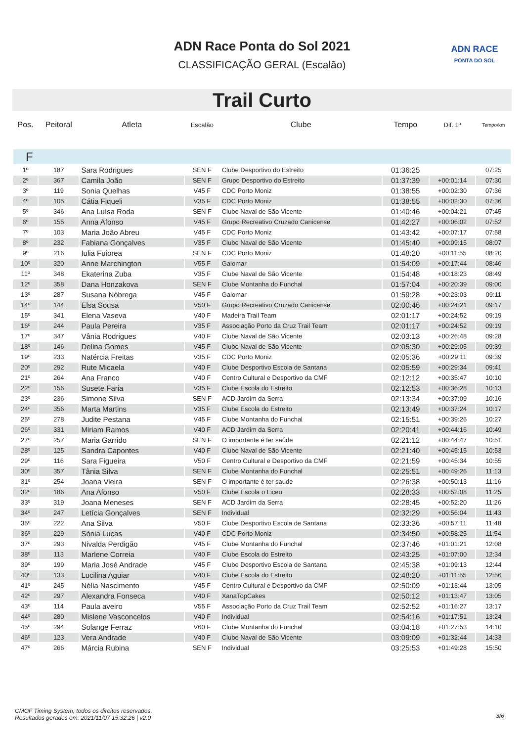ADN Race Ponta do Sol 2021
CLASSIFICAÇÃO GERAL (Escalão)
ADN RACE
PONTA DO SOL
Trail Curto
| Pos. | Peitoral | Atleta | Escalão | Clube | Tempo | Dif. 1º | Tempo/km |
| --- | --- | --- | --- | --- | --- | --- | --- |
| F | | | | | | | |
| 1º | 187 | Sara Rodrigues | SEN F | Clube Desportivo do Estreito | 01:36:25 | | 07:25 |
| 2º | 367 | Camila João | SEN F | Grupo Desportivo do Estreito | 01:37:39 | +00:01:14 | 07:30 |
| 3º | 119 | Sonia Quelhas | V45 F | CDC Porto Moniz | 01:38:55 | +00:02:30 | 07:36 |
| 4º | 105 | Cátia Fiqueli | V35 F | CDC Porto Moniz | 01:38:55 | +00:02:30 | 07:36 |
| 5º | 346 | Ana Luísa Roda | SEN F | Clube Naval de São Vicente | 01:40:46 | +00:04:21 | 07:45 |
| 6º | 155 | Anna Afonso | V45 F | Grupo Recreativo Cruzado Canicense | 01:42:27 | +00:06:02 | 07:52 |
| 7º | 103 | Maria João Abreu | V45 F | CDC Porto Moniz | 01:43:42 | +00:07:17 | 07:58 |
| 8º | 232 | Fabiana Gonçalves | V35 F | Clube Naval de São Vicente | 01:45:40 | +00:09:15 | 08:07 |
| 9º | 216 | Iulia Fuiorea | SEN F | CDC Porto Moniz | 01:48:20 | +00:11:55 | 08:20 |
| 10º | 320 | Anne Marchington | V55 F | Galomar | 01:54:09 | +00:17:44 | 08:46 |
| 11º | 348 | Ekaterina Zuba | V35 F | Clube Naval de São Vicente | 01:54:48 | +00:18:23 | 08:49 |
| 12º | 358 | Dana Honzakova | SEN F | Clube Montanha do Funchal | 01:57:04 | +00:20:39 | 09:00 |
| 13º | 287 | Susana Nóbrega | V45 F | Galomar | 01:59:28 | +00:23:03 | 09:11 |
| 14º | 144 | Elsa Sousa | V50 F | Grupo Recreativo Cruzado Canicense | 02:00:46 | +00:24:21 | 09:17 |
| 15º | 341 | Elena Vaseva | V40 F | Madeira Trail Team | 02:01:17 | +00:24:52 | 09:19 |
| 16º | 244 | Paula Pereira | V35 F | Associação Porto da Cruz Trail Team | 02:01:17 | +00:24:52 | 09:19 |
| 17º | 347 | Vânia Rodrigues | V40 F | Clube Naval de São Vicente | 02:03:13 | +00:26:48 | 09:28 |
| 18º | 146 | Delina Gomes | V45 F | Clube Naval de São Vicente | 02:05:30 | +00:29:05 | 09:39 |
| 19º | 233 | Natércia Freitas | V35 F | CDC Porto Moniz | 02:05:36 | +00:29:11 | 09:39 |
| 20º | 292 | Rute Micaela | V40 F | Clube Desportivo Escola de Santana | 02:05:59 | +00:29:34 | 09:41 |
| 21º | 264 | Ana Franco | V40 F | Centro Cultural e Desportivo da CMF | 02:12:12 | +00:35:47 | 10:10 |
| 22º | 156 | Susete Faria | V35 F | Clube Escola do Estreito | 02:12:53 | +00:36:28 | 10:13 |
| 23º | 236 | Simone Silva | SEN F | ACD Jardim da Serra | 02:13:34 | +00:37:09 | 10:16 |
| 24º | 356 | Marta Martins | V35 F | Clube Escola do Estreito | 02:13:49 | +00:37:24 | 10:17 |
| 25º | 278 | Judite Pestana | V45 F | Clube Montanha do Funchal | 02:15:51 | +00:39:26 | 10:27 |
| 26º | 331 | Miriam Ramos | V40 F | ACD Jardim da Serra | 02:20:41 | +00:44:16 | 10:49 |
| 27º | 257 | Maria Garrido | SEN F | O importante é ter saúde | 02:21:12 | +00:44:47 | 10:51 |
| 28º | 125 | Sandra Capontes | V40 F | Clube Naval de São Vicente | 02:21:40 | +00:45:15 | 10:53 |
| 29º | 116 | Sara Figueira | V50 F | Centro Cultural e Desportivo da CMF | 02:21:59 | +00:45:34 | 10:55 |
| 30º | 357 | Tânia Silva | SEN F | Clube Montanha do Funchal | 02:25:51 | +00:49:26 | 11:13 |
| 31º | 254 | Joana Vieira | SEN F | O importante é ter saúde | 02:26:38 | +00:50:13 | 11:16 |
| 32º | 186 | Ana Afonso | V50 F | Clube Escola o Liceu | 02:28:33 | +00:52:08 | 11:25 |
| 33º | 319 | Joana Meneses | SEN F | ACD Jardim da Serra | 02:28:45 | +00:52:20 | 11:26 |
| 34º | 247 | Letícia Gonçalves | SEN F | Individual | 02:32:29 | +00:56:04 | 11:43 |
| 35º | 222 | Ana Silva | V50 F | Clube Desportivo Escola de Santana | 02:33:36 | +00:57:11 | 11:48 |
| 36º | 229 | Sónia Lucas | V40 F | CDC Porto Moniz | 02:34:50 | +00:58:25 | 11:54 |
| 37º | 293 | Nivalda Perdigão | V45 F | Clube Montanha do Funchal | 02:37:46 | +01:01:21 | 12:08 |
| 38º | 113 | Marlene Correia | V40 F | Clube Escola do Estreito | 02:43:25 | +01:07:00 | 12:34 |
| 39º | 199 | Maria José Andrade | V45 F | Clube Desportivo Escola de Santana | 02:45:38 | +01:09:13 | 12:44 |
| 40º | 133 | Lucilina Aguiar | V40 F | Clube Escola do Estreito | 02:48:20 | +01:11:55 | 12:56 |
| 41º | 245 | Nélia Nascimento | V45 F | Centro Cultural e Desportivo da CMF | 02:50:09 | +01:13:44 | 13:05 |
| 42º | 297 | Alexandra Fonseca | V40 F | XanaTopCakes | 02:50:12 | +01:13:47 | 13:05 |
| 43º | 114 | Paula aveiro | V55 F | Associação Porto da Cruz Trail Team | 02:52:52 | +01:16:27 | 13:17 |
| 44º | 280 | Mislene Vasconcelos | V40 F | Individual | 02:54:16 | +01:17:51 | 13:24 |
| 45º | 294 | Solange Ferraz | V60 F | Clube Montanha do Funchal | 03:04:18 | +01:27:53 | 14:10 |
| 46º | 123 | Vera Andrade | V40 F | Clube Naval de São Vicente | 03:09:09 | +01:32:44 | 14:33 |
| 47º | 266 | Márcia Rubina | SEN F | Individual | 03:25:53 | +01:49:28 | 15:50 |
CMOF Timing System, todos os direitos reservados.
Resultados gerados em: 2021/11/07 15:32:26 | v2.0
3/6